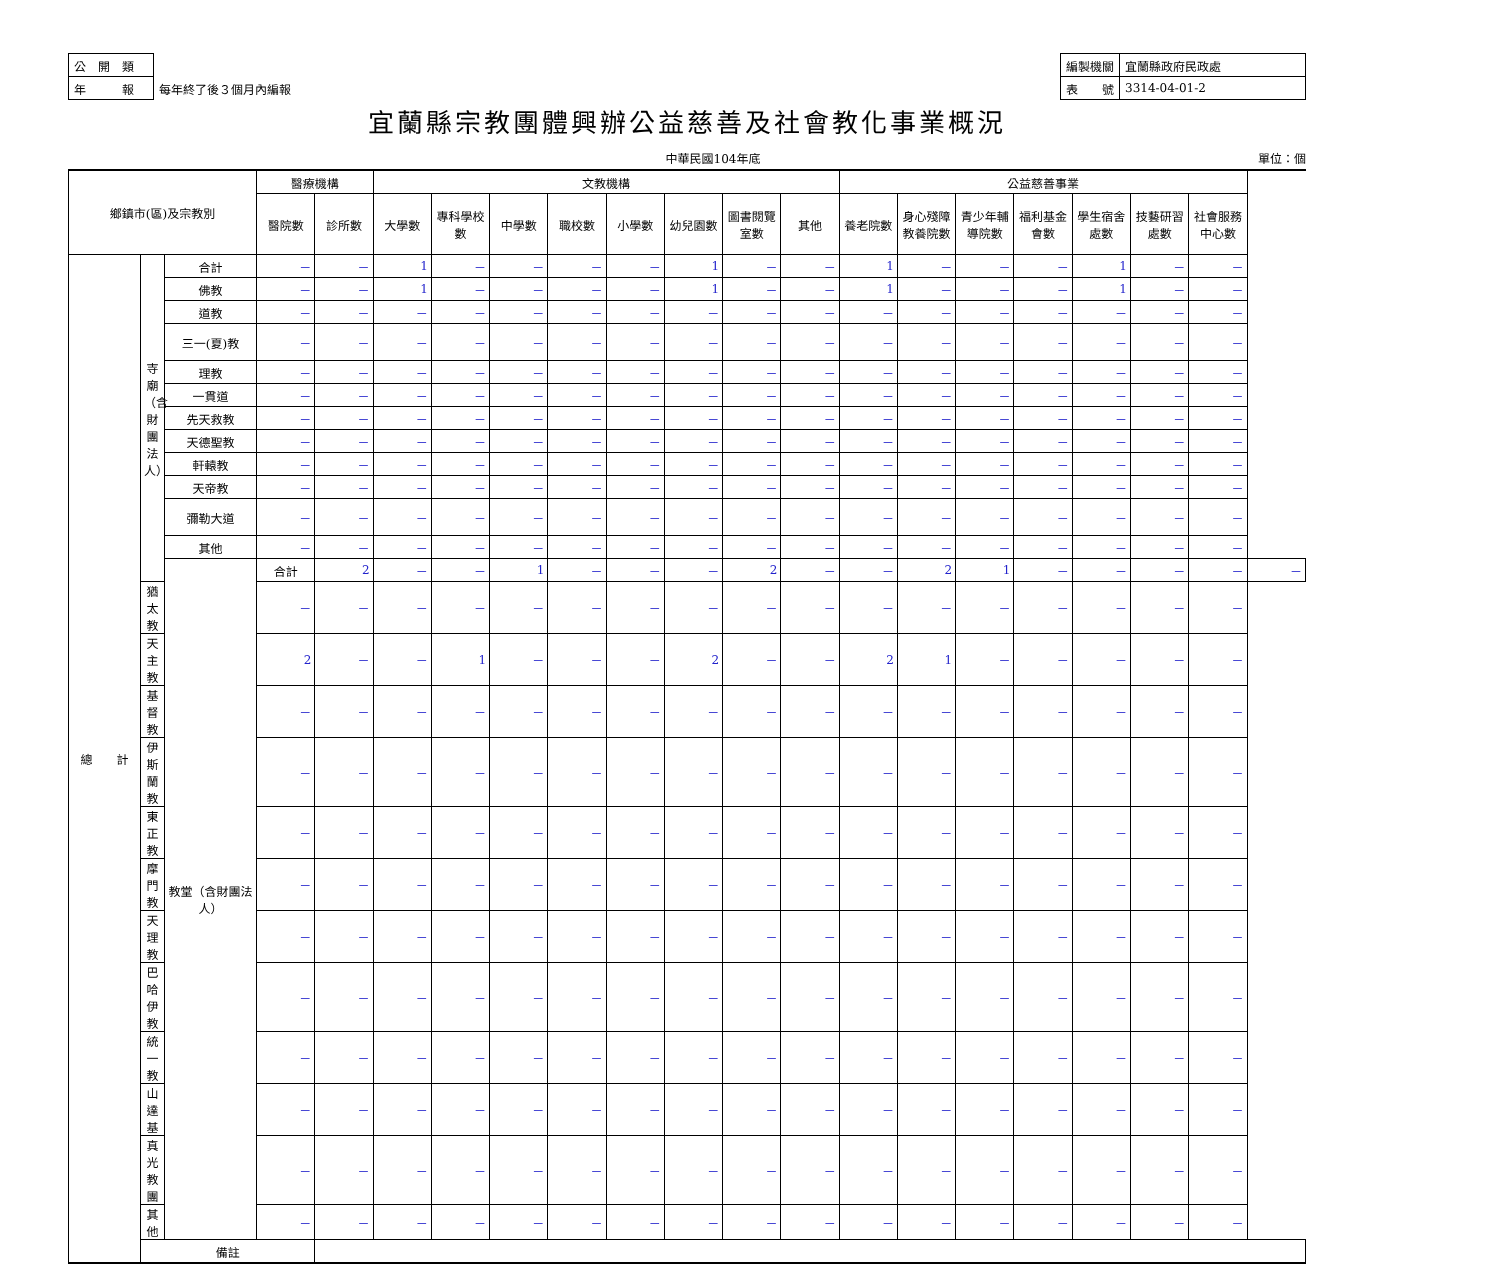| 公 開 類 | |
| 年 報 | 每年終了後３個月內編報 |
| 編製機關 | 宜蘭縣政府民政處 |
| 表 號 | 3314-04-01-2 |
宜蘭縣宗教團體興辦公益慈善及社會教化事業概況
中華民國104年底 單位：個
| 鄉鎮市(區)及宗教別 | | | 醫療機構 | | 文教機構 | | | | | | | | 公益慈善事業 | | | | | | | |
| --- | --- | --- | --- | --- | --- | --- | --- | --- | --- | --- | --- | --- | --- | --- | --- | --- | --- | --- | --- | --- |
| | | | 醫院數 | 診所數 | 大學數 | 專科學校數 | 中學數 | 職校數 | 小學數 | 幼兒園數 | 圖書閱覽室數 | 其他 | 養老院數 | 身心殘障教養院數 | 青少年輔導院數 | 福利基金會數 | 學生宿舍處數 | 技藝研習處數 | 社會服務中心數 | |
| 總 計 | 寺廟（含財團法人） | 合計 | － | － | 1 | － | － | － | － | 1 | － | － | 1 | － | － | － | 1 | － | － | |
| | | 佛教 | － | － | 1 | － | － | － | － | 1 | － | － | 1 | － | － | － | 1 | － | － | |
| | | 道教 | － | － | － | － | － | － | － | － | － | － | － | － | － | － | － | － | － | |
| | | 三一(夏)教 | － | － | － | － | － | － | － | － | － | － | － | － | － | － | － | － | － | |
| | | 理教 | － | － | － | － | － | － | － | － | － | － | － | － | － | － | － | － | － | |
| | | 一貫道 | － | － | － | － | － | － | － | － | － | － | － | － | － | － | － | － | － | |
| | | 先天救教 | － | － | － | － | － | － | － | － | － | － | － | － | － | － | － | － | － | |
| | | 天德聖教 | － | － | － | － | － | － | － | － | － | － | － | － | － | － | － | － | － | |
| | | 軒轅教 | － | － | － | － | － | － | － | － | － | － | － | － | － | － | － | － | － | |
| | | 天帝教 | － | － | － | － | － | － | － | － | － | － | － | － | － | － | － | － | － | |
| | | 彌勒大道 | － | － | － | － | － | － | － | － | － | － | － | － | － | － | － | － | － | |
| | | 其他 | － | － | － | － | － | － | － | － | － | － | － | － | － | － | － | － | － | |
| | | 教堂（含財團法人） | 合計 | 2 | － | － | 1 | － | － | － | 2 | － | － | 2 | 1 | － | － | － | － | － |
| | 猶太教 | | － | － | － | － | － | － | － | － | － | － | － | － | － | － | － | － | － | |
| | 天主教 | | 2 | － | － | 1 | － | － | － | 2 | － | － | 2 | 1 | － | － | － | － | － | |
| | 基督教 | | － | － | － | － | － | － | － | － | － | － | － | － | － | － | － | － | － | |
| | 伊斯蘭教 | | － | － | － | － | － | － | － | － | － | － | － | － | － | － | － | － | － | |
| | 東正教 | | － | － | － | － | － | － | － | － | － | － | － | － | － | － | － | － | － | |
| | 摩門教 | | － | － | － | － | － | － | － | － | － | － | － | － | － | － | － | － | － | |
| | 天理教 | | － | － | － | － | － | － | － | － | － | － | － | － | － | － | － | － | － | |
| | 巴哈伊教 | | － | － | － | － | － | － | － | － | － | － | － | － | － | － | － | － | － | |
| | 統一教 | | － | － | － | － | － | － | － | － | － | － | － | － | － | － | － | － | － | |
| | 山達基 | | － | － | － | － | － | － | － | － | － | － | － | － | － | － | － | － | － | |
| | 真光教團 | | － | － | － | － | － | － | － | － | － | － | － | － | － | － | － | － | － | |
| | 其他 | | － | － | － | － | － | － | － | － | － | － | － | － | － | － | － | － | － | |
| | 備註 | | | | | | | | | | | | | | | | | | | |